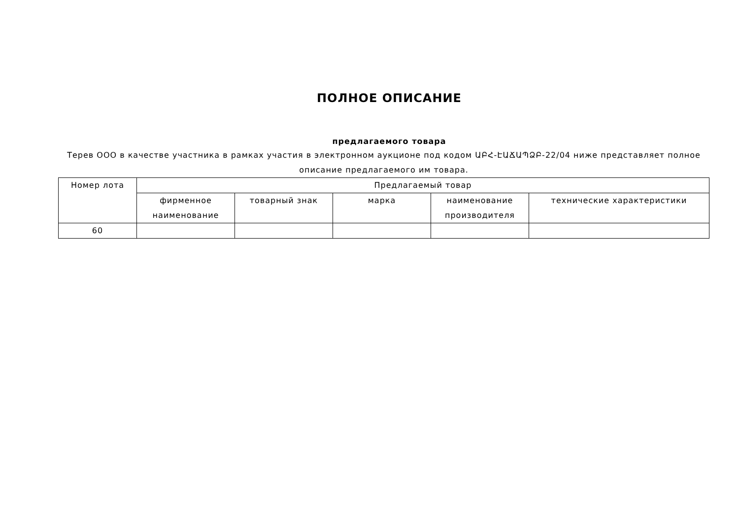ПОЛНОЕ ОПИСАНИЕ
предлагаемого товара
Терев ООО в качестве участника в рамках участия в электронном аукционе под кодом ԱԲՀ-ԷԱՃԱՊՁԲ-22/04 ниже представляет полное описание предлагаемого им товара.
| Номер лота | Предлагаемый товар | | | | |
| --- | --- | --- | --- | --- | --- |
| | фирменное наименование | товарный знак | марка | наименование производителя | технические характеристики |
| 60 | | | | | |